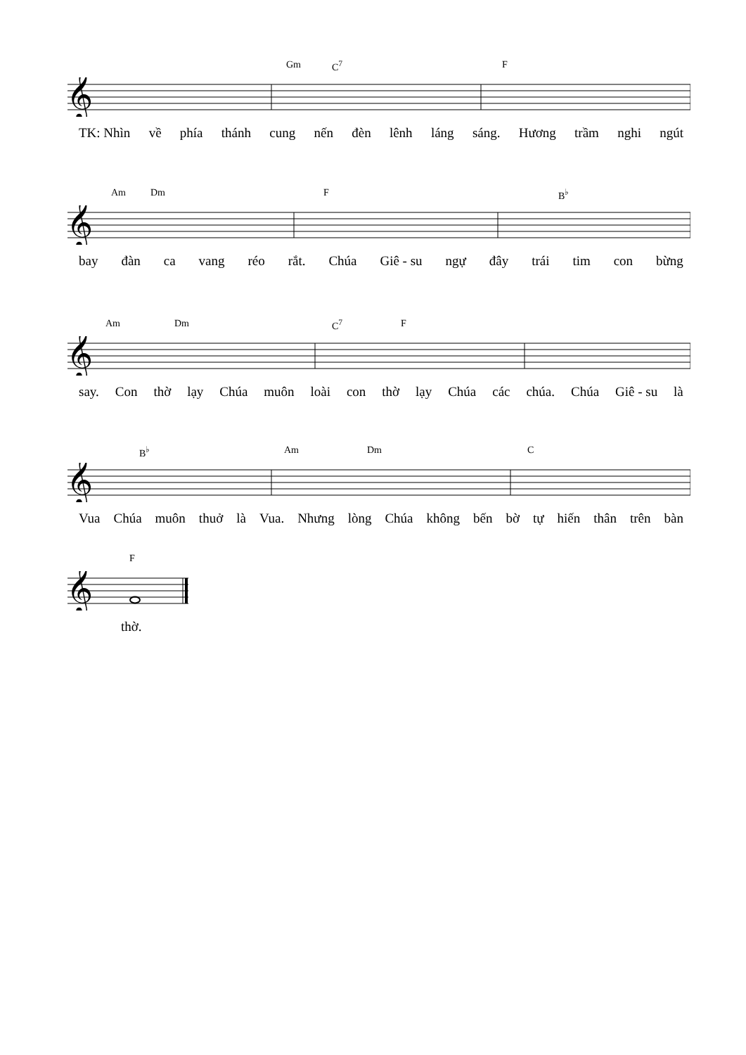Gm C<sup>7</sup> F
𝄞
TK: Nhìn về phía thánh cung nến đèn lênh láng sáng. Hương trầm nghi ngút
Am Dm F B<sup>♭</sup>
𝄞
bay đàn ca vang réo rắt. Chúa Giê - su ngự đây trái tim con bừng
Am Dm C<sup>7</sup> F
𝄞
say. Con thờ lạy Chúa muôn loài con thờ lạy Chúa các chúa. Chúa Giê - su là
B<sup>♭</sup> Am Dm C
𝄞
Vua Chúa muôn thuở là Vua. Nhưng lòng Chúa không bến bờ tự hiến thân trên bàn
F
𝄞
thờ.